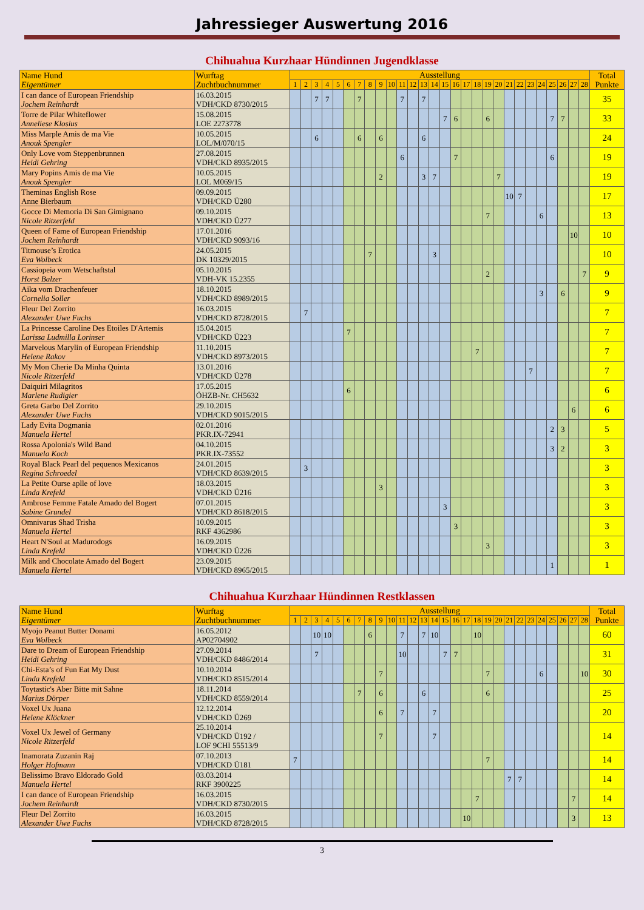Jahressieger Auswertung 2016
Chihuahua Kurzhaar Hündinnen Jugendklasse
| Name Hund Eigentümer | Wurftag Zuchtbuchnummer | Ausstellung | | | | | | | | | | | | | | | | | | | | | | | | | | | | Total Punkte |
| --- | --- | --- | --- | --- | --- | --- | --- | --- | --- | --- | --- | --- | --- | --- | --- | --- | --- | --- | --- | --- | --- | --- | --- | --- | --- | --- | --- | --- | --- | --- |
| | | 1 | 2 | 3 | 4 | 5 | 6 | 7 | 8 | 9 | 10 | 11 | 12 | 13 | 14 | 15 | 16 | 17 | 18 | 19 | 20 | 21 | 22 | 23 | 24 | 25 | 26 | 27 | 28 | |
| I can dance of European Friendship Jochem Reinhardt | 16.03.2015 VDH/CKD 8730/2015 | | | 7 | 7 | | | 7 | | | | 7 | | 7 | | | | | | | | | | | | | | | | 35 |
| Torre de Pilar Whiteflower Anneliese Klosius | 15.08.2015 LOE 2273778 | | | | | | | | | | | | | | | 7 | 6 | | | 6 | | | | | | 7 | 7 | | | 33 |
| Miss Marple Amis de ma Vie Anouk Spengler | 10.05.2015 LOL/M/070/15 | | | 6 | | | | 6 | | 6 | | | | 6 | | | | | | | | | | | | | | | | 24 |
| Only Love vom Steppenbrunnen Heidi Gehring | 27.08.2015 VDH/CKD 8935/2015 | | | | | | | | | | | 6 | | | | | 7 | | | | | | | | | 6 | | | | 19 |
| Mary Popins Amis de ma Vie Anouk Spengler | 10.05.2015 LOL M069/15 | | | | | | | | | 2 | | | | 3 | 7 | | | | | | 7 | | | | | | | | | 19 |
| Theminas English Rose Anne Bierbaum | 09.09.2015 VDH/CKD Ü280 | | | | | | | | | | | | | | | | | | | | | 10 | 7 | | | | | | | 17 |
| Gocce Di Memoria Di San Gimignano Nicole Ritzerfeld | 09.10.2015 VDH/CKD Ü277 | | | | | | | | | | | | | | | | | | | 7 | | | | | 6 | | | | | 13 |
| Queen of Fame of European Friendship Jochem Reinhardt | 17.01.2016 VDH/CKD 9093/16 | | | | | | | | | | | | | | | | | | | | | | | | | | | 10 | | 10 |
| Titmouse’s Erotica Eva Wolbeck | 24.05.2015 DK 10329/2015 | | | | | | | | 7 | | | | | | 3 | | | | | | | | | | | | | | | 10 |
| Cassiopeia vom Wetschaftstal Horst Balzer | 05.10.2015 VDH-VK 15.2355 | | | | | | | | | | | | | | | | | | | 2 | | | | | | | | | 7 | 9 |
| Aika vom Drachenfeuer Cornelia Soller | 18.10.2015 VDH/CKD 8989/2015 | | | | | | | | | | | | | | | | | | | | | | | | 3 | | 6 | | | 9 |
| Fleur Del Zorrito Alexander Uwe Fuchs | 16.03.2015 VDH/CKD 8728/2015 | | 7 | | | | | | | | | | | | | | | | | | | | | | | | | | | 7 |
| La Princesse Caroline Des Etoiles D'Artemis Larissa Ludmilla Lorinser | 15.04.2015 VDH/CKD Ü223 | | | | | | 7 | | | | | | | | | | | | | | | | | | | | | | | 7 |
| Marvelous Marylin of European Friendship Helene Rakov | 11.10.2015 VDH/CKD 8973/2015 | | | | | | | | | | | | | | | | | | 7 | | | | | | | | | | | 7 |
| My Mon Cherie Da Minha Quinta Nicole Ritzerfeld | 13.01.2016 VDH/CKD Ü278 | | | | | | | | | | | | | | | | | | | | | | | 7 | | | | | | 7 |
| Daiquiri Milagritos Marlene Rudigier | 17.05.2015 ÖHZB-Nr. CH5632 | | | | | | 6 | | | | | | | | | | | | | | | | | | | | | | | 6 |
| Greta Garbo Del Zorrito Alexander Uwe Fuchs | 29.10.2015 VDH/CKD 9015/2015 | | | | | | | | | | | | | | | | | | | | | | | | | | | 6 | | 6 |
| Lady Evita Dogmania Manuela Hertel | 02.01.2016 PKR.IX-72941 | | | | | | | | | | | | | | | | | | | | | | | | | 2 | 3 | | | 5 |
| Rossa Apolonia's Wild Band Manuela Koch | 04.10.2015 PKR.IX-73552 | | | | | | | | | | | | | | | | | | | | | | | | | 3 | 2 | | | 3 |
| Royal Black Pearl del pequenos Mexicanos Regina Schroedel | 24.01.2015 VDH/CKD 8639/2015 | | 3 | | | | | | | | | | | | | | | | | | | | | | | | | | | 3 |
| La Petite Ourse aplle of love Linda Krefeld | 18.03.2015 VDH/CKD Ü216 | | | | | | | | | 3 | | | | | | | | | | | | | | | | | | | | 3 |
| Ambrose Femme Fatale Amado del Bogert Sabine Grundel | 07.01.2015 VDH/CKD 8618/2015 | | | | | | | | | | | | | | | 3 | | | | | | | | | | | | | | 3 |
| Omnivarus Shad Trisha Manuela Hertel | 10.09.2015 RKF 4362986 | | | | | | | | | | | | | | | | 3 | | | | | | | | | | | | | 3 |
| Heart N'Soul at Madurodogs Linda Krefeld | 16.09.2015 VDH/CKD Ü226 | | | | | | | | | | | | | | | | | | | 3 | | | | | | | | | | 3 |
| Milk and Chocolate Amado del Bogert Manuela Hertel | 23.09.2015 VDH/CKD 8965/2015 | | | | | | | | | | | | | | | | | | | | | | | | | 1 | | | | 1 |
Chihuahua Kurzhaar Hündinnen Restklassen
| Name Hund Eigentümer | Wurftag Zuchtbuchnummer | Ausstellung | | | | | | | | | | | | | | | | | | | | | | | | | | | | Total Punkte |
| --- | --- | --- | --- | --- | --- | --- | --- | --- | --- | --- | --- | --- | --- | --- | --- | --- | --- | --- | --- | --- | --- | --- | --- | --- | --- | --- | --- | --- | --- | --- |
| | | 1 | 2 | 3 | 4 | 5 | 6 | 7 | 8 | 9 | 10 | 11 | 12 | 13 | 14 | 15 | 16 | 17 | 18 | 19 | 20 | 21 | 22 | 23 | 24 | 25 | 26 | 27 | 28 | |
| Myojo Peanut Butter Donami Eva Wolbeck | 16.05.2012 AP02704902 | | | 10 | 10 | | | | 6 | | | 7 | | 7 | 10 | | | | 10 | | | | | | | | | | | 60 |
| Dare to Dream of European Friendship Heidi Gehring | 27.09.2014 VDH/CKD 8486/2014 | | | 7 | | | | | | | | 10 | | | | 7 | 7 | | | | | | | | | | | | | 31 |
| Chi-Esta’s of Fun Eat My Dust Linda Krefeld | 10.10.2014 VDH/CKD 8515/2014 | | | | | | | | | 7 | | | | | | | | | | 7 | | | | | 6 | | | | 10 | 30 |
| Toytastic's Aber Bitte mit Sahne Marius Dörper | 18.11.2014 VDH/CKD 8559/2014 | | | | | | | 7 | | 6 | | | | 6 | | | | | | 6 | | | | | | | | | | 25 |
| Voxel Ux Juana Helene Klöckner | 12.12.2014 VDH/CKD Ü269 | | | | | | | | | 6 | | 7 | | | 7 | | | | | | | | | | | | | | | 20 |
| Voxel Ux Jewel of Germany Nicole Ritzerfeld | 25.10.2014 VDH/CKD Ü192 / LOF 9CHI 55513/9 | | | | | | | | | 7 | | | | | 7 | | | | | | | | | | | | | | | 14 |
| Inamorata Zuzanin Raj Holger Hofmann | 07.10.2013 VDH/CKD Ü181 | 7 | | | | | | | | | | | | | | | | | | 7 | | | | | | | | | | 14 |
| Belissimo Bravo Eldorado Gold Manuela Hertel | 03.03.2014 RKF 3900225 | | | | | | | | | | | | | | | | | | | | | 7 | 7 | | | | | | | 14 |
| I can dance of European Friendship Jochem Reinhardt | 16.03.2015 VDH/CKD 8730/2015 | | | | | | | | | | | | | | | | | | 7 | | | | | | | | | 7 | | 14 |
| Fleur Del Zorrito Alexander Uwe Fuchs | 16.03.2015 VDH/CKD 8728/2015 | | | | | | | | | | | | | | | | | 10 | | | | | | | | | | 3 | | 13 |
3